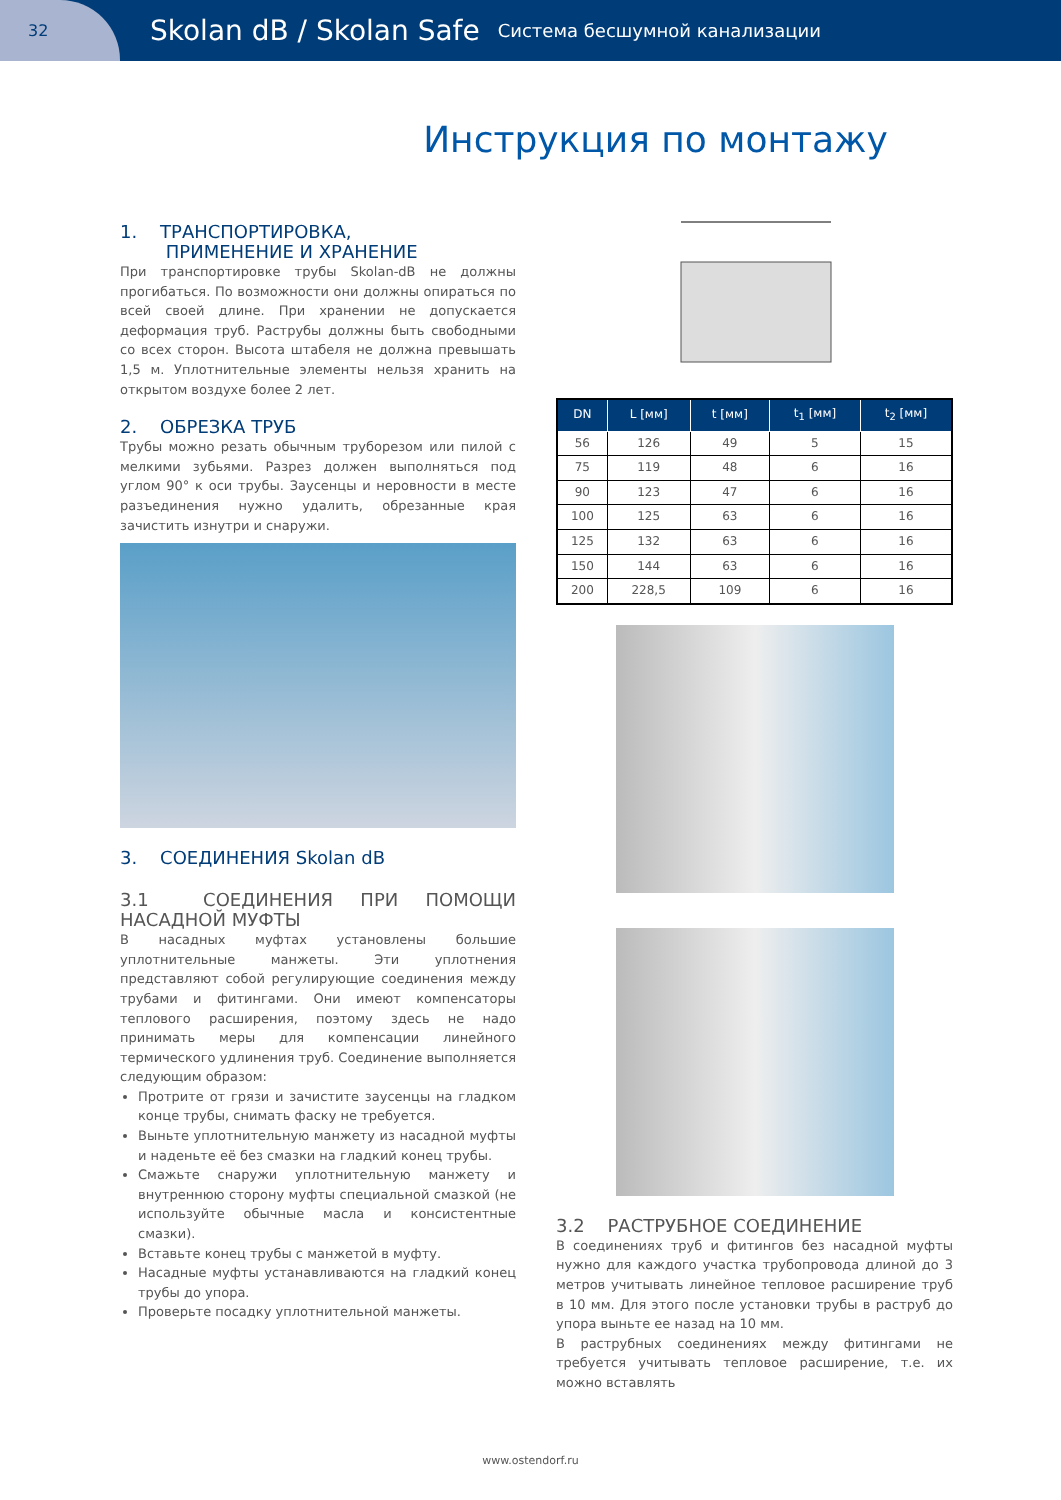32
Skolan dB / Skolan Safe Система бесшумной канализации
Инструкция по монтажу
1. ТРАНСПОРТИРОВКА,
ПРИМЕНЕНИЕ И ХРАНЕНИЕ
При транспортировке трубы Skolan-dB не должны прогибаться. По возможности они должны опираться по всей своей длине. При хранении не допускается деформация труб. Раструбы должны быть свободными со всех сторон. Высота штабеля не должна превышать 1,5 м. Уплотнительные элементы нельзя хранить на открытом воздухе более 2 лет.
2. ОБРЕЗКА ТРУБ
Трубы можно резать обычным труборезом или пилой с мелкими зубьями. Разрез должен выполняться под углом 90° к оси трубы. Заусенцы и неровности в месте разъединения нужно удалить, обрезанные края зачистить изнутри и снаружи.
3. СОЕДИНЕНИЯ Skolan dB
3.1 СОЕДИНЕНИЯ ПРИ ПОМОЩИ НАСАДНОЙ МУФТЫ
В насадных муфтах установлены большие уплотнительные манжеты. Эти уплотнения представляют собой регулирующие соединения между трубами и фитингами. Они имеют компенсаторы теплового расширения, поэтому здесь не надо принимать меры для компенсации линейного термического удлинения труб. Соединение выполняется следующим образом:
Протрите от грязи и зачистите заусенцы на гладком конце трубы, снимать фаску не требуется.
Выньте уплотнительную манжету из насадной муфты и наденьте её без смазки на гладкий конец трубы.
Смажьте снаружи уплотнительную манжету и внутреннюю сторону муфты специальной смазкой (не используйте обычные масла и консистентные смазки).
Вставьте конец трубы с манжетой в муфту.
Насадные муфты устанавливаются на гладкий конец трубы до упора.
Проверьте посадку уплотнительной манжеты.
| DN | L [мм] | t [мм] | t<sub>1</sub> [мм] | t<sub>2</sub> [мм] |
| --- | --- | --- | --- | --- |
| 56 | 126 | 49 | 5 | 15 |
| 75 | 119 | 48 | 6 | 16 |
| 90 | 123 | 47 | 6 | 16 |
| 100 | 125 | 63 | 6 | 16 |
| 125 | 132 | 63 | 6 | 16 |
| 150 | 144 | 63 | 6 | 16 |
| 200 | 228,5 | 109 | 6 | 16 |
3.2 РАСТРУБНОЕ СОЕДИНЕНИЕ
В соединениях труб и фитингов без насадной муфты нужно для каждого участка трубопровода длиной до 3 метров учитывать линейное тепловое расширение труб в 10 мм. Для этого после установки трубы в раструб до упора выньте ее назад на 10 мм.
В раструбных соединениях между фитингами не требуется учитывать тепловое расширение, т.е. их можно вставлять
www.ostendorf.ru